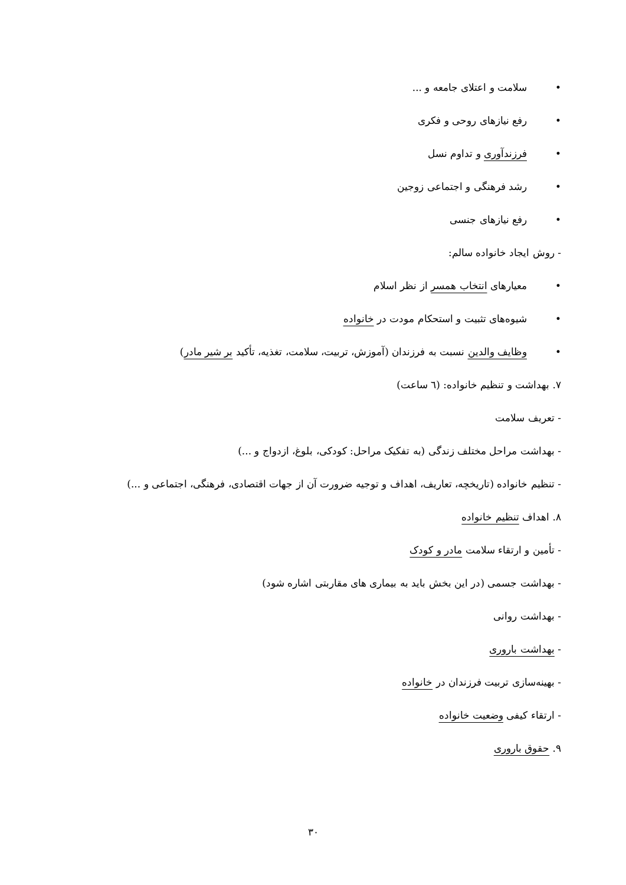• سلامت و اعتلای جامعه و ...
• رفع نیازهای روحی و فکری
• فرزندآوری و تداوم نسل
• رشد فرهنگی و اجتماعی زوجین
• رفع نیازهای جنسی
- روش ایجاد خانواده سالم:
• معیارهای انتخاب همسر از نظر اسلام
• شیوه‌های تثبیت و استحکام مودت در خانواده
• وظایف والدین نسبت به فرزندان (آموزش، تربیت، سلامت، تغذیه، تأکید بر شیر مادر)
۷. بهداشت و تنظیم خانواده: (٦ ساعت)
- تعریف سلامت
- بهداشت مراحل مختلف زندگی (به تفکیک مراحل: کودکی، بلوغ، ازدواج و ...)
- تنظیم خانواده (تاریخچه، تعاریف، اهداف و توجیه ضرورت آن از جهات اقتصادی، فرهنگی، اجتماعی و ...)
۸. اهداف تنظیم خانواده
- تأمین و ارتقاء سلامت مادر و کودک
- بهداشت جسمی (در این بخش باید به بیماری های مقاربتی اشاره شود)
- بهداشت روانی
- بهداشت باروری
- بهینه‌سازی تربیت فرزندان در خانواده
- ارتقاء کیفی وضعیت خانواده
۹. حقوق باروری
۳۰